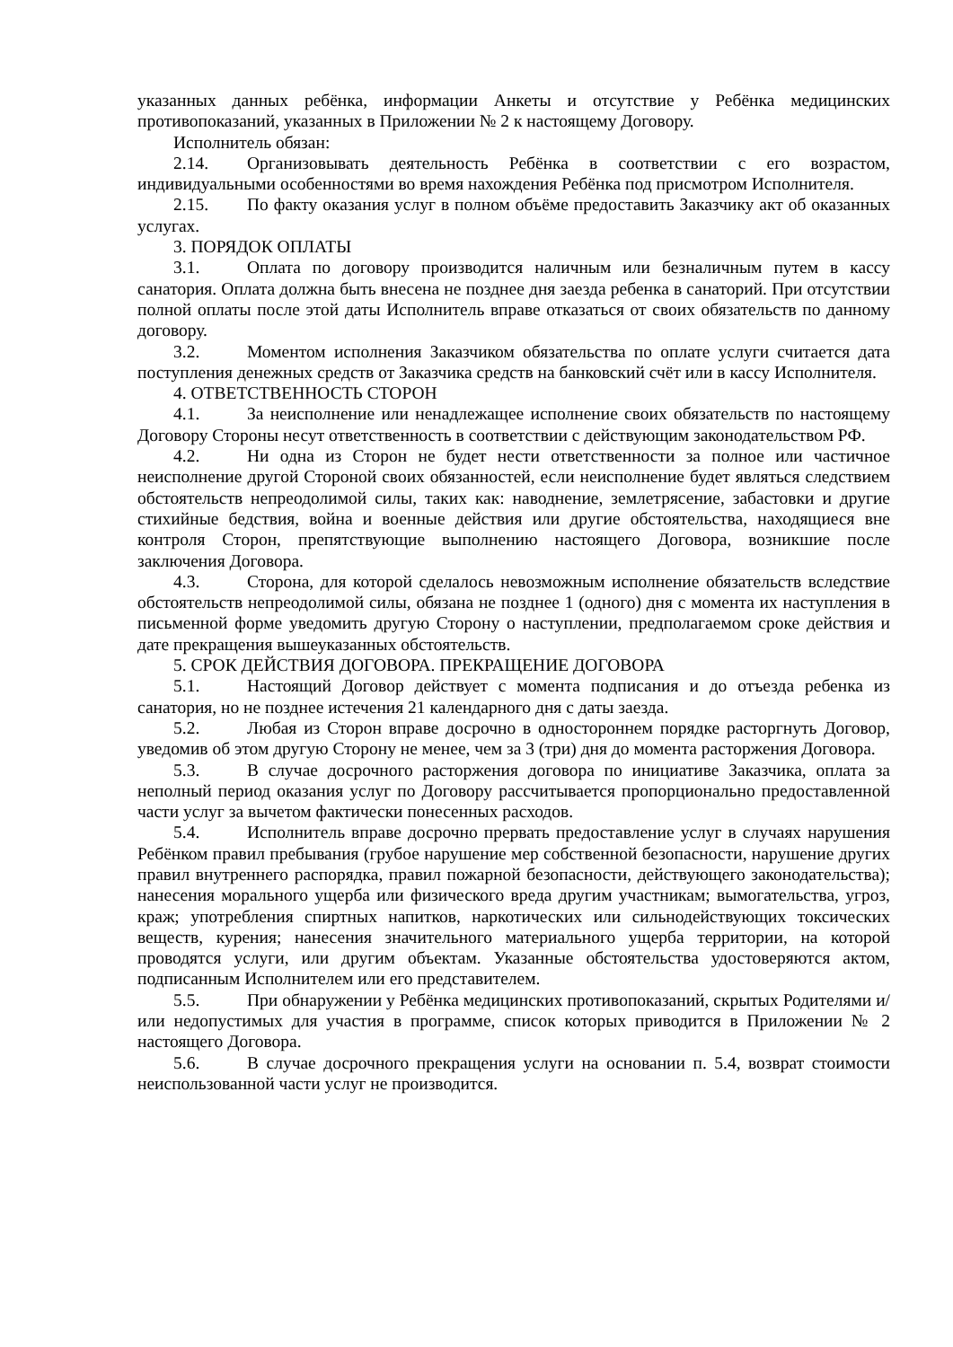указанных данных ребёнка, информации Анкеты и отсутствие у Ребёнка медицинских противопоказаний, указанных в Приложении № 2 к настоящему Договору.
Исполнитель обязан:
2.14. Организовывать деятельность Ребёнка в соответствии с его возрастом, индивидуальными особенностями во время нахождения Ребёнка под присмотром Исполнителя.
2.15. По факту оказания услуг в полном объёме предоставить Заказчику акт об оказанных услугах.
3. ПОРЯДОК ОПЛАТЫ
3.1. Оплата по договору производится наличным или безналичным путем в кассу санатория. Оплата должна быть внесена не позднее дня заезда ребенка в санаторий. При отсутствии полной оплаты после этой даты Исполнитель вправе отказаться от своих обязательств по данному договору.
3.2. Моментом исполнения Заказчиком обязательства по оплате услуги считается дата поступления денежных средств от Заказчика средств на банковский счёт или в кассу Исполнителя.
4. ОТВЕТСТВЕННОСТЬ СТОРОН
4.1. За неисполнение или ненадлежащее исполнение своих обязательств по настоящему Договору Стороны несут ответственность в соответствии с действующим законодательством РФ.
4.2. Ни одна из Сторон не будет нести ответственности за полное или частичное неисполнение другой Стороной своих обязанностей, если неисполнение будет являться следствием обстоятельств непреодолимой силы, таких как: наводнение, землетрясение, забастовки и другие стихийные бедствия, война и военные действия или другие обстоятельства, находящиеся вне контроля Сторон, препятствующие выполнению настоящего Договора, возникшие после заключения Договора.
4.3. Сторона, для которой сделалось невозможным исполнение обязательств вследствие обстоятельств непреодолимой силы, обязана не позднее 1 (одного) дня с момента их наступления в письменной форме уведомить другую Сторону о наступлении, предполагаемом сроке действия и дате прекращения вышеуказанных обстоятельств.
5. СРОК ДЕЙСТВИЯ ДОГОВОРА. ПРЕКРАЩЕНИЕ ДОГОВОРА
5.1. Настоящий Договор действует с момента подписания и до отъезда ребенка из санатория, но не позднее истечения 21 календарного дня с даты заезда.
5.2. Любая из Сторон вправе досрочно в одностороннем порядке расторгнуть Договор, уведомив об этом другую Сторону не менее, чем за 3 (три) дня до момента расторжения Договора.
5.3. В случае досрочного расторжения договора по инициативе Заказчика, оплата за неполный период оказания услуг по Договору рассчитывается пропорционально предоставленной части услуг за вычетом фактически понесенных расходов.
5.4. Исполнитель вправе досрочно прервать предоставление услуг в случаях нарушения Ребёнком правил пребывания (грубое нарушение мер собственной безопасности, нарушение других правил внутреннего распорядка, правил пожарной безопасности, действующего законодательства); нанесения морального ущерба или физического вреда другим участникам; вымогательства, угроз, краж; употребления спиртных напитков, наркотических или сильнодействующих токсических веществ, курения; нанесения значительного материального ущерба территории, на которой проводятся услуги, или другим объектам. Указанные обстоятельства удостоверяются актом, подписанным Исполнителем или его представителем.
5.5. При обнаружении у Ребёнка медицинских противопоказаний, скрытых Родителями и/или недопустимых для участия в программе, список которых приводится в Приложении № 2 настоящего Договора.
5.6. В случае досрочного прекращения услуги на основании п. 5.4, возврат стоимости неиспользованной части услуг не производится.